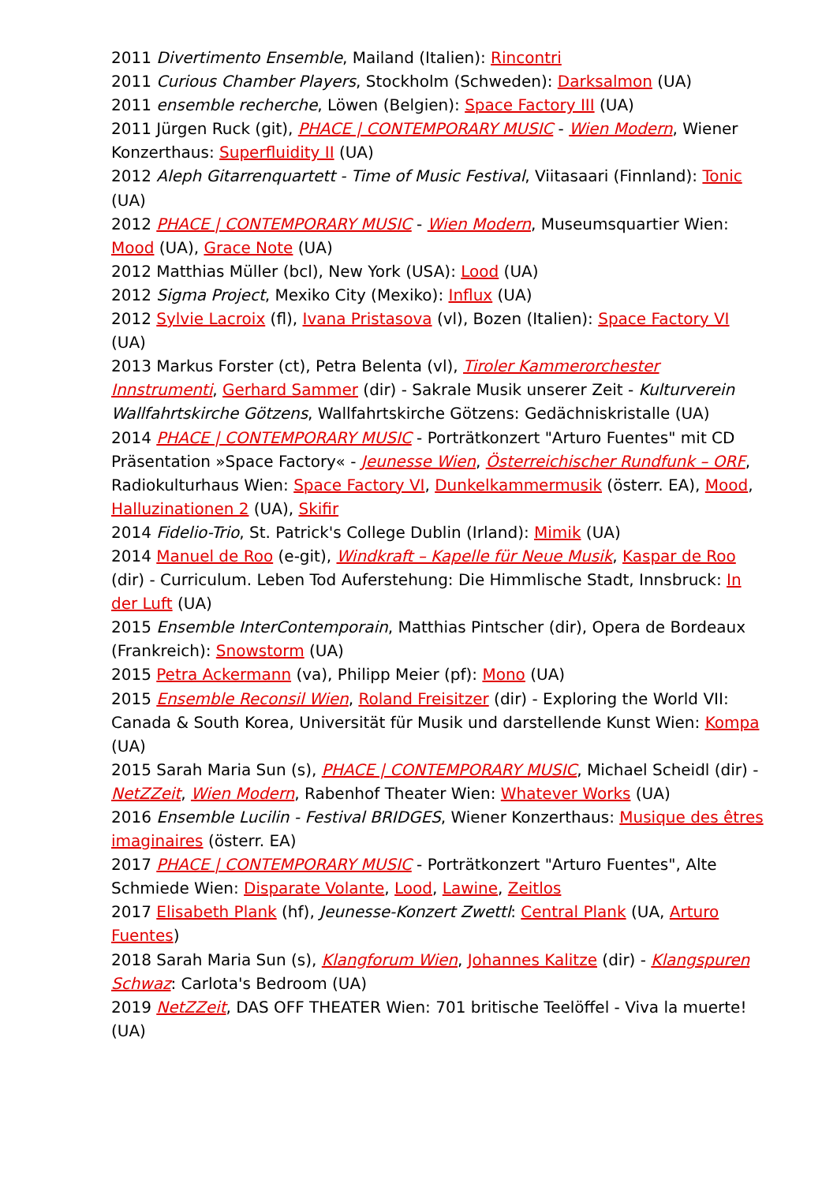2011 Divertimento Ensemble, Mailand (Italien): Rincontri
2011 Curious Chamber Players, Stockholm (Schweden): Darksalmon (UA)
2011 ensemble recherche, Löwen (Belgien): Space Factory III (UA)
2011 Jürgen Ruck (git), PHACE | CONTEMPORARY MUSIC - Wien Modern, Wiener Konzerthaus: Superfluidity II (UA)
2012 Aleph Gitarrenquartett - Time of Music Festival, Viitasaari (Finnland): Tonic (UA)
2012 PHACE | CONTEMPORARY MUSIC - Wien Modern, Museumsquartier Wien: Mood (UA), Grace Note (UA)
2012 Matthias Müller (bcl), New York (USA): Lood (UA)
2012 Sigma Project, Mexiko City (Mexiko): Influx (UA)
2012 Sylvie Lacroix (fl), Ivana Pristasova (vl), Bozen (Italien): Space Factory VI (UA)
2013 Markus Forster (ct), Petra Belenta (vl), Tiroler Kammerorchester Innstrumenti, Gerhard Sammer (dir) - Sakrale Musik unserer Zeit - Kulturverein Wallfahrtskirche Götzens, Wallfahrtskirche Götzens: Gedächniskristalle (UA)
2014 PHACE | CONTEMPORARY MUSIC - Porträtkonzert "Arturo Fuentes" mit CD Präsentation »Space Factory« - Jeunesse Wien, Österreichischer Rundfunk – ORF, Radiokulturhaus Wien: Space Factory VI, Dunkelkammermusik (österr. EA), Mood, Halluzinationen 2 (UA), Skifir
2014 Fidelio-Trio, St. Patrick's College Dublin (Irland): Mimik (UA)
2014 Manuel de Roo (e-git), Windkraft – Kapelle für Neue Musik, Kaspar de Roo (dir) - Curriculum. Leben Tod Auferstehung: Die Himmlische Stadt, Innsbruck: In der Luft (UA)
2015 Ensemble InterContemporain, Matthias Pintscher (dir), Opera de Bordeaux (Frankreich): Snowstorm (UA)
2015 Petra Ackermann (va), Philipp Meier (pf): Mono (UA)
2015 Ensemble Reconsil Wien, Roland Freisitzer (dir) - Exploring the World VII: Canada & South Korea, Universität für Musik und darstellende Kunst Wien: Kompa (UA)
2015 Sarah Maria Sun (s), PHACE | CONTEMPORARY MUSIC, Michael Scheidl (dir) - NetZZeit, Wien Modern, Rabenhof Theater Wien: Whatever Works (UA)
2016 Ensemble Lucilin - Festival BRIDGES, Wiener Konzerthaus: Musique des êtres imaginaires (österr. EA)
2017 PHACE | CONTEMPORARY MUSIC - Porträtkonzert "Arturo Fuentes", Alte Schmiede Wien: Disparate Volante, Lood, Lawine, Zeitlos
2017 Elisabeth Plank (hf), Jeunesse-Konzert Zwettl: Central Plank (UA, Arturo Fuentes)
2018 Sarah Maria Sun (s), Klangforum Wien, Johannes Kalitze (dir) - Klangspuren Schwaz: Carlota's Bedroom (UA)
2019 NetZZeit, DAS OFF THEATER Wien: 701 britische Teelöffel - Viva la muerte! (UA)